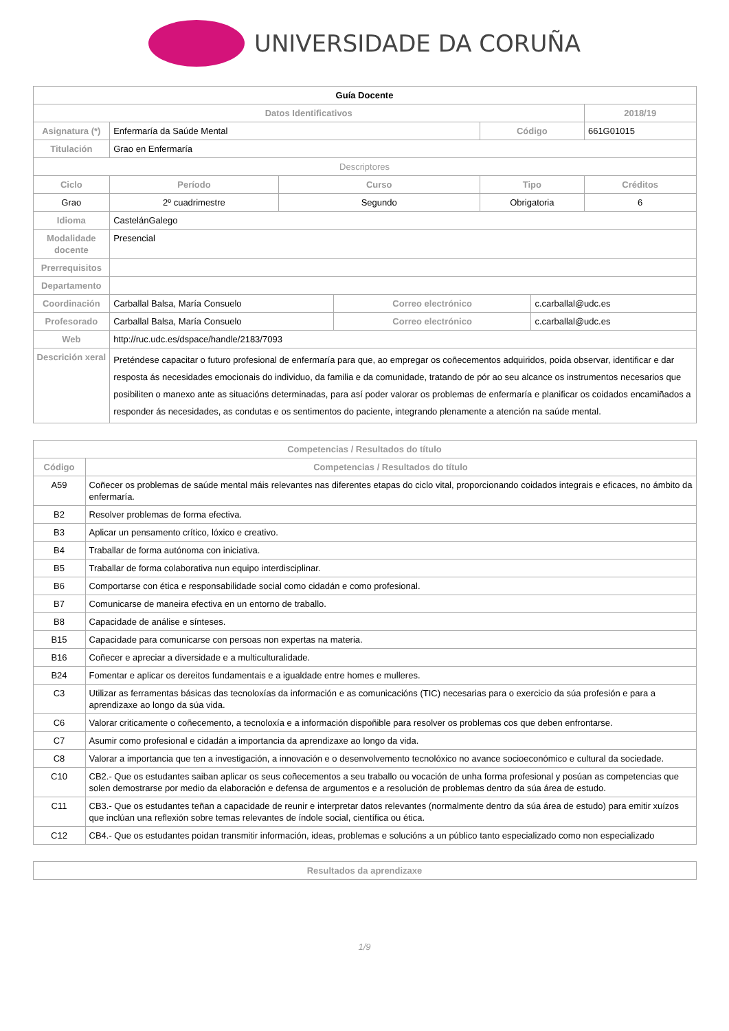UNIVERSIDADE DA CORUÑA
| Guía Docente | | | | | | |
| Datos Identificativos | | | | | | 2018/19 |
| Asignatura (*) | Enfermaría da Saúde Mental | | | Código | | 661G01015 |
| Titulación | Grao en Enfermaría | | | | | |
| Descriptores | | | | | | |
| Ciclo | Período | Curso | | Tipo | | Créditos |
| Grao | 2º cuadrimestre | Segundo | | Obrigatoria | | 6 |
| Idioma | CastelánGalego | | | | | |
| Modalidade docente | Presencial | | | | | |
| Prerrequisitos | | | | | | |
| Departamento | | | | | | |
| Coordinación | Carballal Balsa, María Consuelo | | Correo electrónico | | c.carballal@udc.es | |
| Profesorado | Carballal Balsa, María Consuelo | | Correo electrónico | | c.carballal@udc.es | |
| Web | http://ruc.udc.es/dspace/handle/2183/7093 | | | | | |
| Descrición xeral | Preténdese capacitar o futuro profesional de enfermaría para que, ao empregar os coñecementos adquiridos, poida observar, identificar e dar resposta ás necesidades emocionais do individuo, da familia e da comunidade, tratando de pór ao seu alcance os instrumentos necesarios que posibiliten o manexo ante as situacións determinadas, para así poder valorar os problemas de enfermaría e planificar os coidados encamiñados a responder ás necesidades, as condutas e os sentimentos do paciente, integrando plenamente a atención na saúde mental. | | | | | |
| Competencias / Resultados do título | |
| --- | --- |
| Código | Competencias / Resultados do título |
| A59 | Coñecer os problemas de saúde mental máis relevantes nas diferentes etapas do ciclo vital, proporcionando coidados integrais e eficaces, no ámbito da enfermaría. |
| B2 | Resolver problemas de forma efectiva. |
| B3 | Aplicar un pensamento crítico, lóxico e creativo. |
| B4 | Traballar de forma autónoma con iniciativa. |
| B5 | Traballar de forma colaborativa nun equipo interdisciplinar. |
| B6 | Comportarse con ética e responsabilidade social como cidadán e como profesional. |
| B7 | Comunicarse de maneira efectiva en un entorno de traballo. |
| B8 | Capacidade de análise e sínteses. |
| B15 | Capacidade para comunicarse con persoas non expertas na materia. |
| B16 | Coñecer e apreciar a diversidade e a multiculturalidade. |
| B24 | Fomentar e aplicar os dereitos fundamentais e a igualdade entre homes e mulleres. |
| C3 | Utilizar as ferramentas básicas das tecnoloxías da información e as comunicacións (TIC) necesarias para o exercicio da súa profesión e para a aprendizaxe ao longo da súa vida. |
| C6 | Valorar criticamente o coñecemento, a tecnoloxía e a información dispoñible para resolver os problemas cos que deben enfrontarse. |
| C7 | Asumir como profesional e cidadán a importancia da aprendizaxe ao longo da vida. |
| C8 | Valorar a importancia que ten a investigación, a innovación e o desenvolvemento tecnolóxico no avance socioeconómico e cultural da sociedade. |
| C10 | CB2.- Que os estudantes saiban aplicar os seus coñecementos a seu traballo ou vocación de unha forma profesional y posúan as competencias que solen demostrarse por medio da elaboración e defensa de argumentos e a resolución de problemas dentro da súa área de estudo. |
| C11 | CB3.- Que os estudantes teñan a capacidade de reunir e interpretar datos relevantes (normalmente dentro da súa área de estudo) para emitir xuízos que inclúan una reflexión sobre temas relevantes de índole social, científica ou ética. |
| C12 | CB4.- Que os estudantes poidan transmitir información, ideas, problemas e solucións a un público tanto especializado como non especializado |
| Resultados da aprendizaxe |
| --- |
1/9